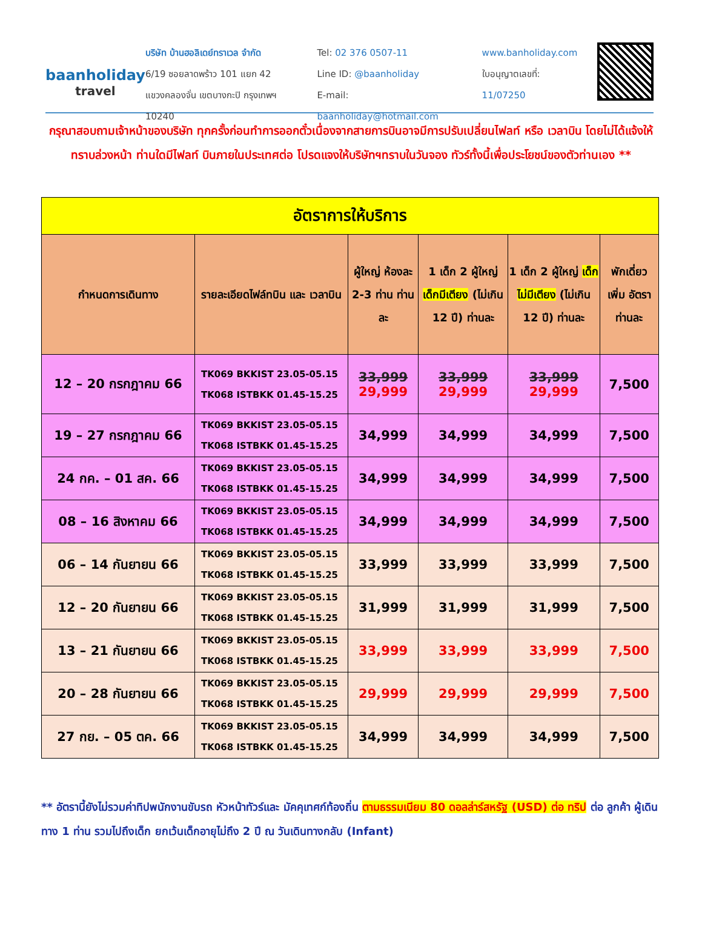baanholiday
travel
บริษัท บ้านฮอลิเดย์ทราเวล จำกัด
6/19 ซอยลาดพร้าว 101 แยก 42
แขวงคลองจั่น เขตบางกะปิ กรุงเทพฯ 10240
Tel: 02 376 0507-11
Line ID: @baanholiday
E-mail: baanholiday@hotmail.com
www.banholiday.com
ใบอนุญาตเลขที่: 11/07250
กรุณาสอบถามเจ้าหน้าของบริษัท ทุกครั้งก่อนทำการออกตั๋วเนื่องจากสายการบินอาจมีการปรับเปลี่ยนไฟลท์ หรือ เวลาบิน โดยไม่ได้แจ้งให้ทราบล่วงหน้า ท่านใดมีไฟลท์ บินภายในประเทศต่อ โปรดแจงให้บริษัทฯทราบในวันจอง ทัวร์ทั้งนี้เพื่อประโยชน์ของตัวท่านเอง **
| อัตราการให้บริการ | | | | | |
| กำหนดการเดินทาง | รายละเอียดไฟล์ทบิน และ เวลาบิน | ผู้ใหญ่ ห้องละ 2-3 ท่าน ท่านละ | 1 เด็ก 2 ผู้ใหญ่ เด็กมีเตียง (ไม่เกิน 12 ปี) ท่านละ | 1 เด็ก 2 ผู้ใหญ่ เด็กไม่มีเตียง (ไม่เกิน 12 ปี) ท่านละ | พักเดี่ยว เพิ่ม อัตรา ท่านละ |
| 12 – 20 กรกฎาคม 66 | TK069 BKKIST 23.05-05.15 TK068 ISTBKK 01.45-15.25 | 33,999 29,999 | 33,999 29,999 | 33,999 29,999 | 7,500 |
| 19 – 27 กรกฎาคม 66 | TK069 BKKIST 23.05-05.15 TK068 ISTBKK 01.45-15.25 | 34,999 | 34,999 | 34,999 | 7,500 |
| 24 กค. – 01 สค. 66 | TK069 BKKIST 23.05-05.15 TK068 ISTBKK 01.45-15.25 | 34,999 | 34,999 | 34,999 | 7,500 |
| 08 – 16 สิงหาคม 66 | TK069 BKKIST 23.05-05.15 TK068 ISTBKK 01.45-15.25 | 34,999 | 34,999 | 34,999 | 7,500 |
| 06 – 14 กันยายน 66 | TK069 BKKIST 23.05-05.15 TK068 ISTBKK 01.45-15.25 | 33,999 | 33,999 | 33,999 | 7,500 |
| 12 – 20 กันยายน 66 | TK069 BKKIST 23.05-05.15 TK068 ISTBKK 01.45-15.25 | 31,999 | 31,999 | 31,999 | 7,500 |
| 13 – 21 กันยายน 66 | TK069 BKKIST 23.05-05.15 TK068 ISTBKK 01.45-15.25 | 33,999 | 33,999 | 33,999 | 7,500 |
| 20 – 28 กันยายน 66 | TK069 BKKIST 23.05-05.15 TK068 ISTBKK 01.45-15.25 | 29,999 | 29,999 | 29,999 | 7,500 |
| 27 กย. – 05 ตค. 66 | TK069 BKKIST 23.05-05.15 TK068 ISTBKK 01.45-15.25 | 34,999 | 34,999 | 34,999 | 7,500 |
** อัตรานี้ยังไม่รวมค่าทิปพนักงานขับรถ หัวหน้าทัวร์และ มัคคุเทศก์ท้องถิ่น ตามธรรมเนียม 80 ดอลล่าร์สหรัฐ (USD) ต่อ ทริป ต่อ ลูกค้า ผู้เดินทาง 1 ท่าน รวมไปถึงเด็ก ยกเว้นเด็กอายุไม่ถึง 2 ปี ณ วันเดินทางกลับ (Infant)